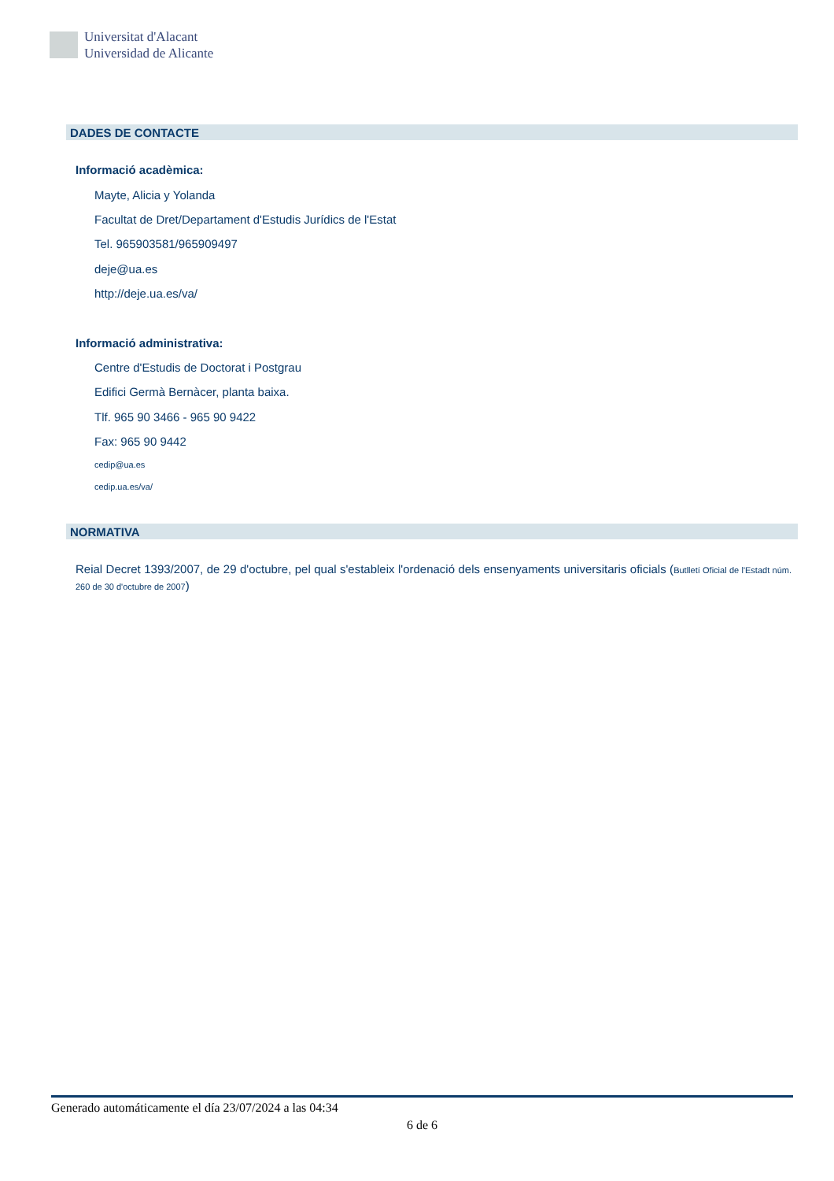Universitat d'Alacant
Universidad de Alicante
DADES DE CONTACTE
Informació acadèmica:
Mayte, Alicia y Yolanda
Facultat de Dret/Departament d'Estudis Jurídics de l'Estat
Tel. 965903581/965909497
deje@ua.es
http://deje.ua.es/va/
Informació administrativa:
Centre d'Estudis de Doctorat i Postgrau
Edifici Germà Bernàcer, planta baixa.
Tlf. 965 90 3466 - 965 90 9422
Fax: 965 90 9442
cedip@ua.es
cedip.ua.es/va/
NORMATIVA
Reial Decret 1393/2007, de 29 d'octubre, pel qual s'estableix l'ordenació dels ensenyaments universitaris oficials (Butlletí Oficial de l'Estadt núm. 260 de 30 d'octubre de 2007)
Generado automáticamente el día 23/07/2024 a las 04:34
6 de 6